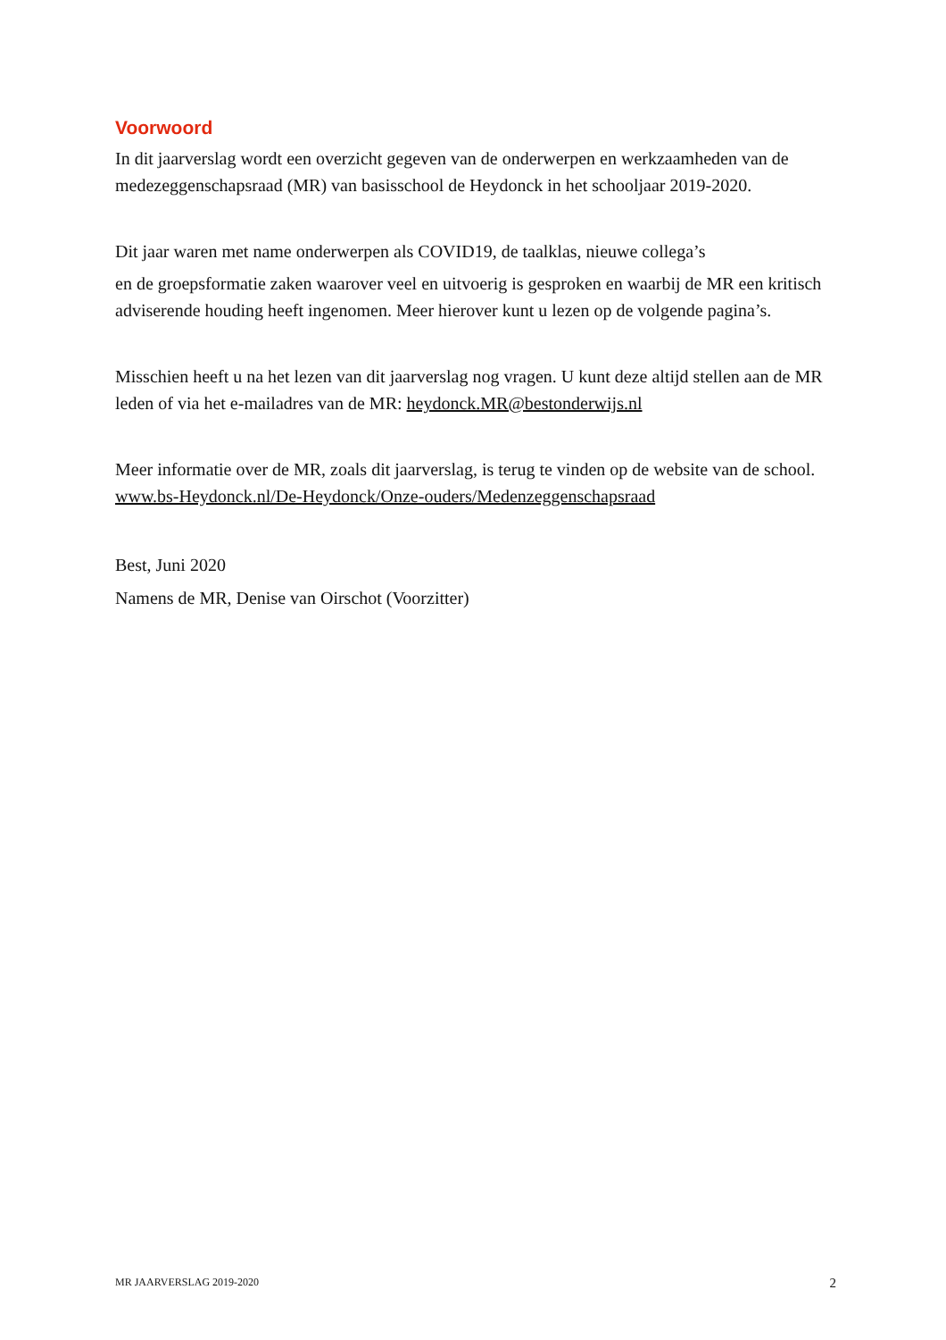Voorwoord
In dit jaarverslag wordt een overzicht gegeven van de onderwerpen en werkzaamheden van de medezeggenschapsraad (MR) van basisschool de Heydonck in het schooljaar 2019-2020.
Dit jaar waren met name onderwerpen als COVID19, de taalklas, nieuwe collega’s
en de groepsformatie zaken waarover veel en uitvoerig is gesproken en waarbij de MR een kritisch adviserende houding heeft ingenomen. Meer hierover kunt u lezen op de volgende pagina’s.
Misschien heeft u na het lezen van dit jaarverslag nog vragen. U kunt deze altijd stellen aan de MR leden of via het e-mailadres van de MR: heydonck.MR@bestonderwijs.nl
Meer informatie over de MR, zoals dit jaarverslag, is terug te vinden op de website van de school. www.bs-Heydonck.nl/De-Heydonck/Onze-ouders/Medenzeggenschapsraad
Best, Juni 2020
Namens de MR, Denise van Oirschot (Voorzitter)
MR JAARVERSLAG 2019-2020 2